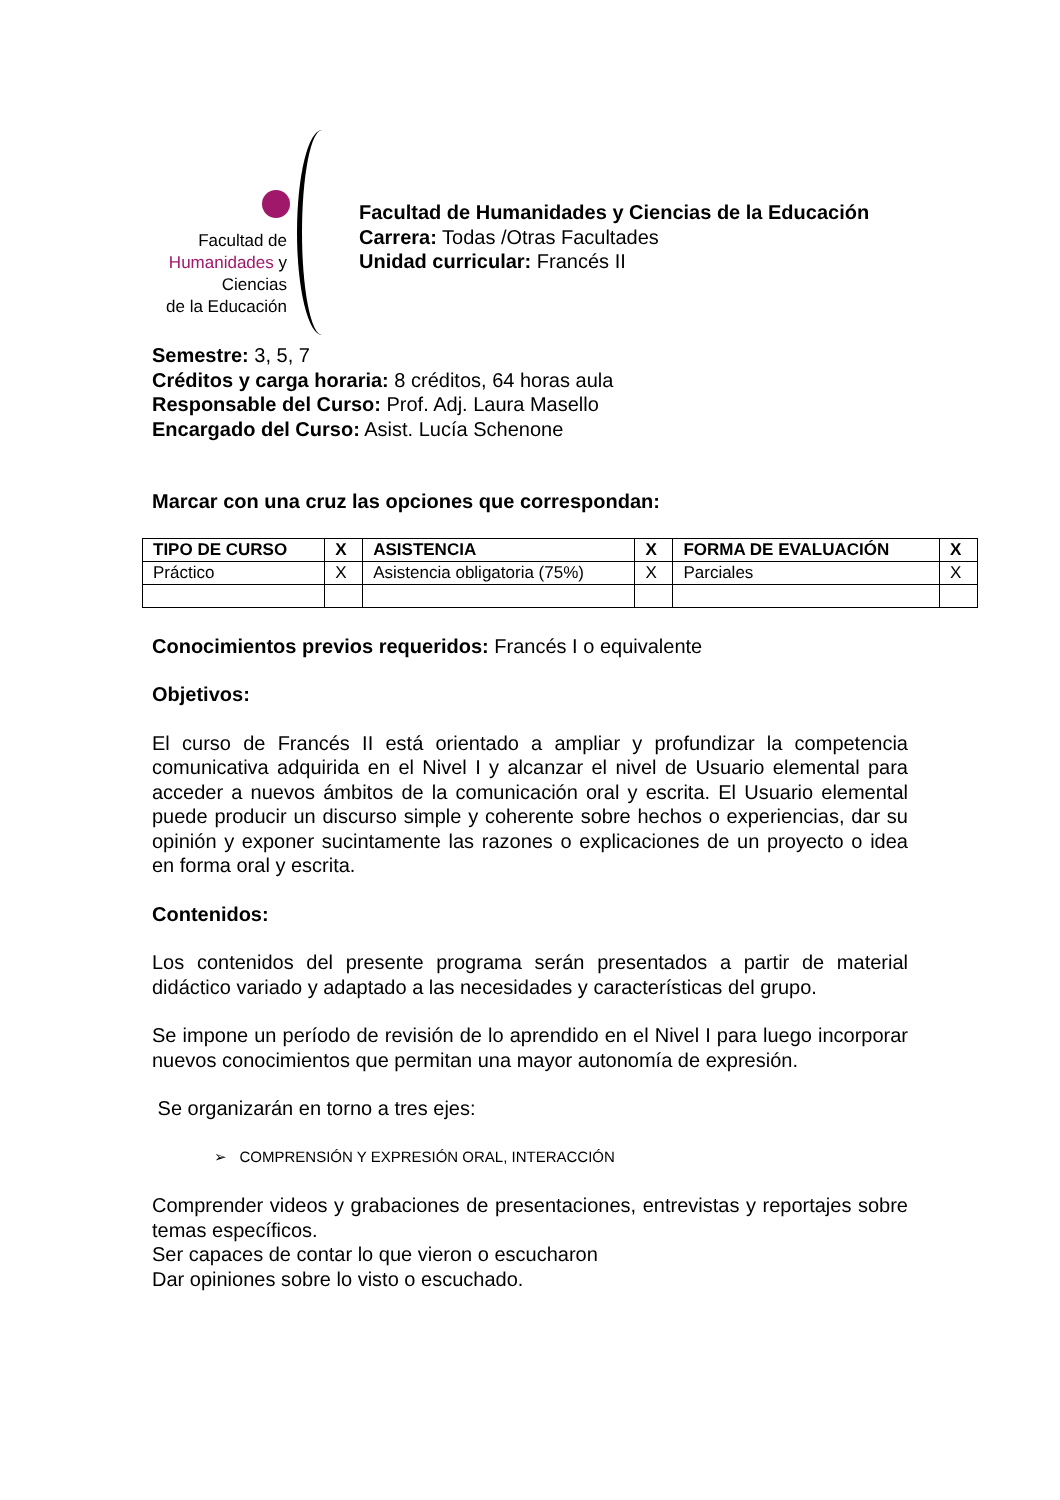Facultad de
Humanidades y
Ciencias
de la Educación
Facultad de Humanidades y Ciencias de la Educación
Carrera: Todas /Otras Facultades
Unidad curricular: Francés II
Semestre: 3, 5, 7
Créditos y carga horaria: 8 créditos, 64 horas aula
Responsable del Curso: Prof. Adj. Laura Masello
Encargado del Curso: Asist. Lucía Schenone
Marcar con una cruz las opciones que correspondan:
| TIPO DE CURSO | X | ASISTENCIA | X | FORMA DE EVALUACIÓN | X |
| --- | --- | --- | --- | --- | --- |
| Práctico | X | Asistencia obligatoria (75%) | X | Parciales | X |
Conocimientos previos requeridos: Francés I o equivalente
Objetivos:
El curso de Francés II está orientado a ampliar y profundizar la competencia comunicativa adquirida en el Nivel I y alcanzar el nivel de Usuario elemental para acceder a nuevos ámbitos de la comunicación oral y escrita. El Usuario elemental puede producir un discurso simple y coherente sobre hechos o experiencias, dar su opinión y exponer sucintamente las razones o explicaciones de un proyecto o idea en forma oral y escrita.
Contenidos:
Los contenidos del presente programa serán presentados a partir de material didáctico variado y adaptado a las necesidades y características del grupo.
Se impone un período de revisión de lo aprendido en el Nivel I para luego incorporar nuevos conocimientos que permitan una mayor autonomía de expresión.
Se organizarán en torno a tres ejes:
➢ COMPRENSIÓN Y EXPRESIÓN ORAL, INTERACCIÓN
Comprender videos y grabaciones de presentaciones, entrevistas y reportajes sobre temas específicos.
Ser capaces de contar lo que vieron o escucharon
Dar opiniones sobre lo visto o escuchado.